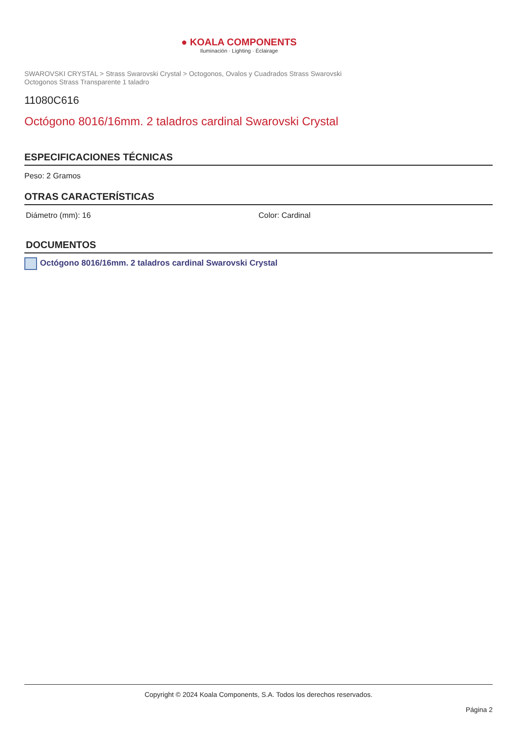● KOALA COMPONENTS
Iluminación · Lighting · Éclairage
SWAROVSKI CRYSTAL > Strass Swarovski Crystal > Octogonos, Ovalos y Cuadrados Strass Swarovski
Octogonos Strass Transparente 1 taladro
11080C616
Octógono 8016/16mm. 2 taladros cardinal Swarovski Crystal
ESPECIFICACIONES TÉCNICAS
Peso: 2 Gramos
OTRAS CARACTERÍSTICAS
Diámetro (mm): 16 Color: Cardinal
DOCUMENTOS
Octógono 8016/16mm. 2 taladros cardinal Swarovski Crystal
Copyright © 2024 Koala Components, S.A. Todos los derechos reservados.
Página 2